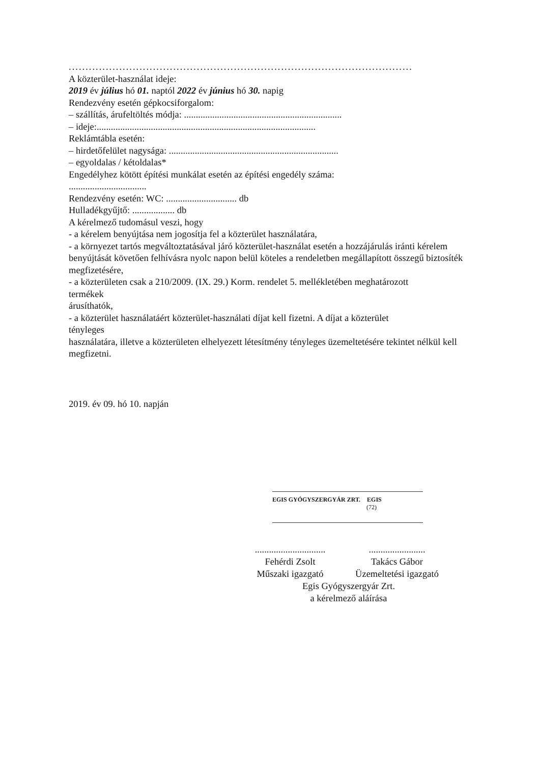......................................................................................................
A közterület-használat ideje:
2019 év július hó 01. naptól 2022 év június hó 30. napig
Rendezvény esetén gépkocsiforgalom:
– szállítás, árufeltöltés módja: ...................................................................
– ideje:.............................................................................................
Reklámtábla esetén:
– hirdetőfelület nagysága: ........................................................................
– egyoldalas / kétoldalas*
Engedélyhez kötött építési munkálat esetén az építési engedély száma:
.................................
Rendezvény esetén: WC: .............................. db
Hulladékgyűjtő: .................. db
A kérelmező tudomásul veszi, hogy
- a kérelem benyújtása nem jogosítja fel a közterület használatára,
- a környezet tartós megváltoztatásával járó közterület-használat esetén a hozzájárulás iránti kérelem benyújtását követően felhívásra nyolc napon belül köteles a rendeletben megállapított összegű biztosíték megfizetésére,
- a közterületen csak a 210/2009. (IX. 29.) Korm. rendelet 5. mellékletében meghatározott
termékek
árusíthatók,
- a közterület használatáért közterület-használati díjat kell fizetni. A díjat a közterület
tényleges
használatára, illetve a közterületen elhelyezett létesítmény tényleges üzemeltetésére tekintet nélkül kell megfizetni.
2019. év 09. hó 10. napján
EGIS GYÓGYSZERGYÁR ZRT. EGIS
(72)
..............................
Fehérdi Zsolt
Műszaki igazgató
........................
Takács Gábor
Üzemeltetési igazgató
Egis Gyógyszergyár Zrt.
a kérelmező aláírása